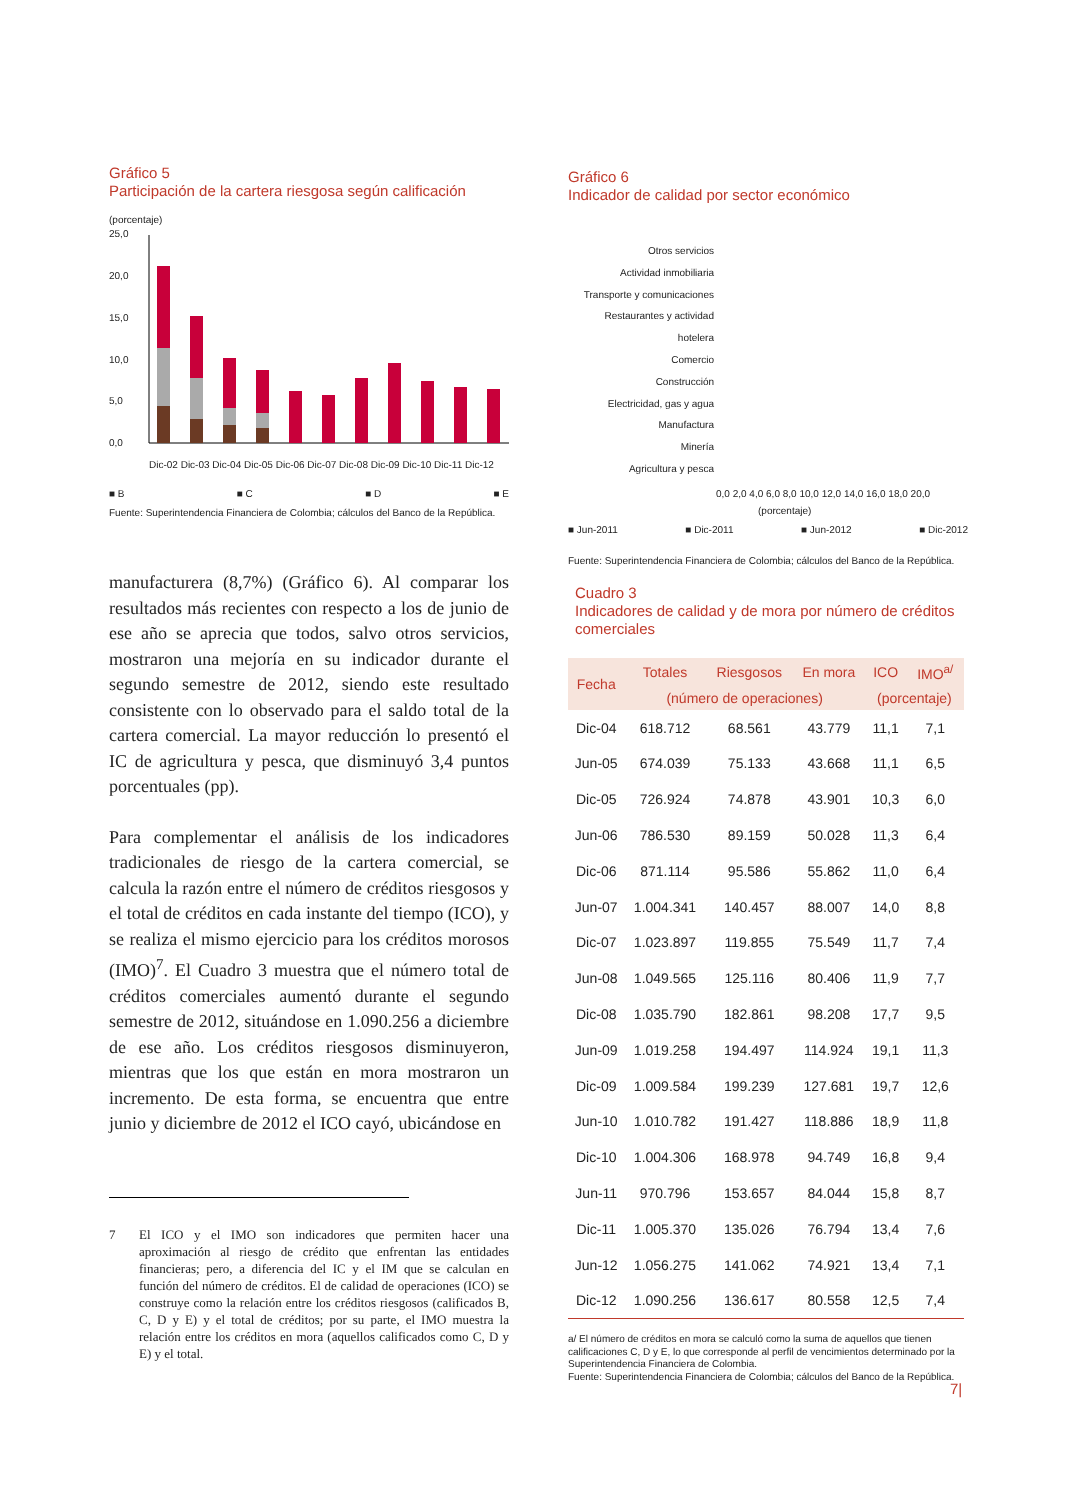Gráfico 5
Participación de la cartera riesgosa según calificación
(porcentaje)
25,0
20,0
15,0
10,0
5,0
0,0
Dic-02 Dic-03 Dic-04 Dic-05 Dic-06 Dic-07 Dic-08 Dic-09 Dic-10 Dic-11 Dic-12
■ B ■ C ■ D ■ E
Fuente: Superintendencia Financiera de Colombia; cálculos del Banco de la República.
Gráfico 6
Indicador de calidad por sector económico
Otros servicios
Actividad inmobiliaria
Transporte y comunicaciones
Restaurantes y actividad hotelera
Comercio
Construcción
Electricidad, gas y agua
Manufactura
Minería
Agricultura y pesca
0,0 2,0 4,0 6,0 8,0 10,0 12,0 14,0 16,0 18,0 20,0
(porcentaje)
■ Jun-2011 ■ Dic-2011 ■ Jun-2012 ■ Dic-2012
Fuente: Superintendencia Financiera de Colombia; cálculos del Banco de la República.
manufacturera (8,7%) (Gráfico 6). Al comparar los resultados más recientes con respecto a los de junio de ese año se aprecia que todos, salvo otros servicios, mostraron una mejoría en su indicador durante el segundo semestre de 2012, siendo este resultado consistente con lo observado para el saldo total de la cartera comercial. La mayor reducción lo presentó el IC de agricultura y pesca, que disminuyó 3,4 puntos porcentuales (pp).
Para complementar el análisis de los indicadores tradicionales de riesgo de la cartera comercial, se calcula la razón entre el número de créditos riesgosos y el total de créditos en cada instante del tiempo (ICO), y se realiza el mismo ejercicio para los créditos morosos (IMO)<sup>7</sup>. El Cuadro 3 muestra que el número total de créditos comerciales aumentó durante el segundo semestre de 2012, situándose en 1.090.256 a diciembre de ese año. Los créditos riesgosos disminuyeron, mientras que los que están en mora mostraron un incremento. De esta forma, se encuentra que entre junio y diciembre de 2012 el ICO cayó, ubicándose en
7 El ICO y el IMO son indicadores que permiten hacer una aproximación al riesgo de crédito que enfrentan las entidades financieras; pero, a diferencia del IC y el IM que se calculan en función del número de créditos. El de calidad de operaciones (ICO) se construye como la relación entre los créditos riesgosos (calificados B, C, D y E) y el total de créditos; por su parte, el IMO muestra la relación entre los créditos en mora (aquellos calificados como C, D y E) y el total.
Cuadro 3
Indicadores de calidad y de mora por número de créditos comerciales
| Fecha | Totales | Riesgosos | En mora | ICO | IMO<sup>a/</sup> |
| --- | --- | --- | --- | --- | --- |
| | (número de operaciones) | | | (porcentaje) | |
| Dic-04 | 618.712 | 68.561 | 43.779 | 11,1 | 7,1 |
| Jun-05 | 674.039 | 75.133 | 43.668 | 11,1 | 6,5 |
| Dic-05 | 726.924 | 74.878 | 43.901 | 10,3 | 6,0 |
| Jun-06 | 786.530 | 89.159 | 50.028 | 11,3 | 6,4 |
| Dic-06 | 871.114 | 95.586 | 55.862 | 11,0 | 6,4 |
| Jun-07 | 1.004.341 | 140.457 | 88.007 | 14,0 | 8,8 |
| Dic-07 | 1.023.897 | 119.855 | 75.549 | 11,7 | 7,4 |
| Jun-08 | 1.049.565 | 125.116 | 80.406 | 11,9 | 7,7 |
| Dic-08 | 1.035.790 | 182.861 | 98.208 | 17,7 | 9,5 |
| Jun-09 | 1.019.258 | 194.497 | 114.924 | 19,1 | 11,3 |
| Dic-09 | 1.009.584 | 199.239 | 127.681 | 19,7 | 12,6 |
| Jun-10 | 1.010.782 | 191.427 | 118.886 | 18,9 | 11,8 |
| Dic-10 | 1.004.306 | 168.978 | 94.749 | 16,8 | 9,4 |
| Jun-11 | 970.796 | 153.657 | 84.044 | 15,8 | 8,7 |
| Dic-11 | 1.005.370 | 135.026 | 76.794 | 13,4 | 7,6 |
| Jun-12 | 1.056.275 | 141.062 | 74.921 | 13,4 | 7,1 |
| Dic-12 | 1.090.256 | 136.617 | 80.558 | 12,5 | 7,4 |
a/ El número de créditos en mora se calculó como la suma de aquellos que tienen calificaciones C, D y E, lo que corresponde al perfil de vencimientos determinado por la Superintendencia Financiera de Colombia.
Fuente: Superintendencia Financiera de Colombia; cálculos del Banco de la República.
7|